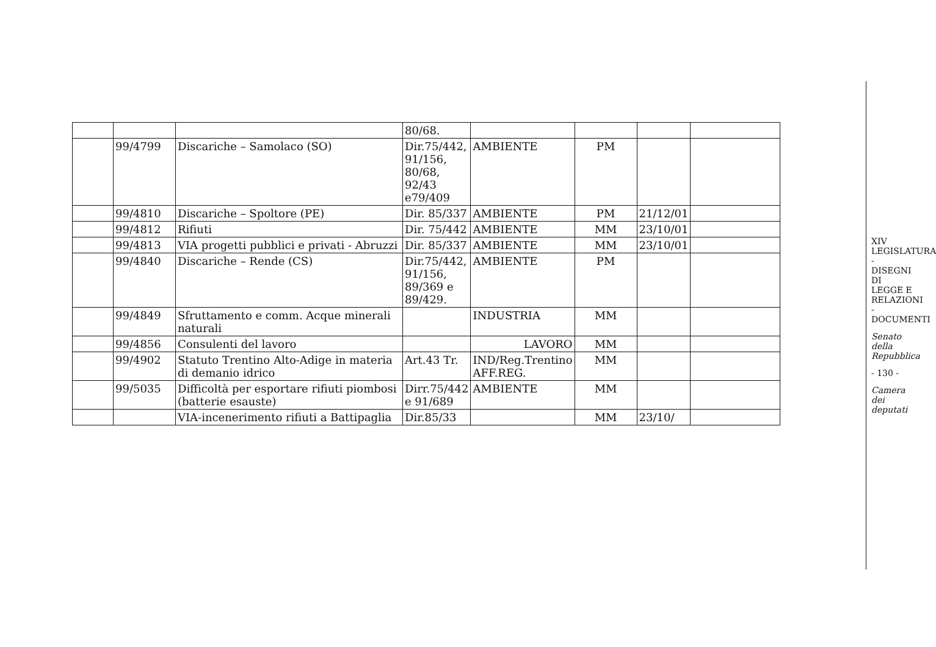| | | | 80/68. | | | | |
| | 99/4799 | Discariche – Samolaco (SO) | Dir.75/442, 91/156, 80/68, 92/43 e79/409 | AMBIENTE | PM | | |
| | 99/4810 | Discariche – Spoltore (PE) | Dir. 85/337 | AMBIENTE | PM | 21/12/01 | |
| | 99/4812 | Rifiuti | Dir. 75/442 | AMBIENTE | MM | 23/10/01 | |
| | 99/4813 | VIA progetti pubblici e privati - Abruzzi | Dir. 85/337 | AMBIENTE | MM | 23/10/01 | |
| | 99/4840 | Discariche – Rende (CS) | Dir.75/442, 91/156, 89/369 e 89/429. | AMBIENTE | PM | | |
| | 99/4849 | Sfruttamento e comm. Acque minerali naturali | | INDUSTRIA | MM | | |
| | 99/4856 | Consulenti del lavoro | | LAVORO | MM | | |
| | 99/4902 | Statuto Trentino Alto-Adige in materia di demanio idrico | Art.43 Tr. | IND/Reg.Trentino AFF.REG. | MM | | |
| | 99/5035 | Difficoltà per esportare rifiuti piombosi (batterie esauste) | Dirr.75/442 e 91/689 | AMBIENTE | MM | | |
| | | VIA-incenerimento rifiuti a Battipaglia | Dir.85/33 | | MM | 23/10/ | |
XIV LEGISLATURA - DISEGNI DI LEGGE E RELAZIONI - DOCUMENTI
Senato della Repubblica
- 130 -
Camera dei deputati